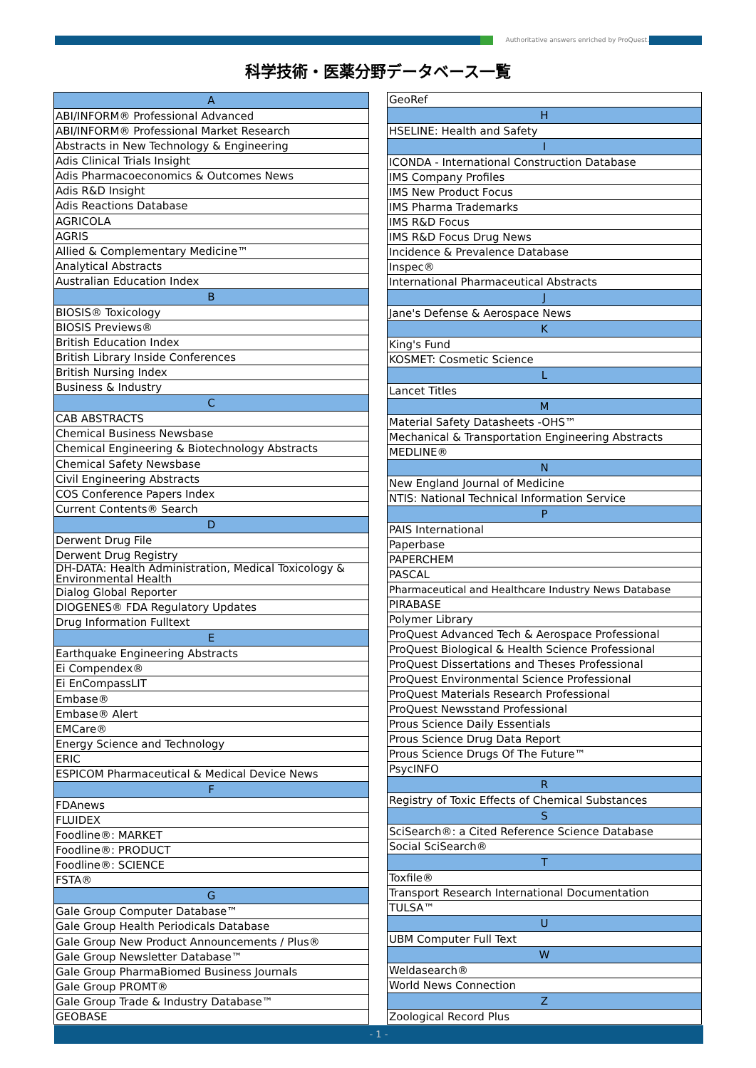Authoritative answers enriched by ProQuest.
科学技術・医薬分野データベース一覧
| A |
| --- |
| ABI/INFORM® Professional Advanced |
| ABI/INFORM® Professional Market Research |
| Abstracts in New Technology & Engineering |
| Adis Clinical Trials Insight |
| Adis Pharmacoeconomics & Outcomes News |
| Adis R&D Insight |
| Adis Reactions Database |
| AGRICOLA |
| AGRIS |
| Allied & Complementary Medicine™ |
| Analytical Abstracts |
| Australian Education Index |
| B |
| BIOSIS® Toxicology |
| BIOSIS Previews® |
| British Education Index |
| British Library Inside Conferences |
| British Nursing Index |
| Business & Industry |
| C |
| CAB ABSTRACTS |
| Chemical Business Newsbase |
| Chemical Engineering & Biotechnology Abstracts |
| Chemical Safety Newsbase |
| Civil Engineering Abstracts |
| COS Conference Papers Index |
| Current Contents® Search |
| D |
| Derwent Drug File |
| Derwent Drug Registry |
| DH-DATA: Health Administration, Medical Toxicology & Environmental Health |
| Dialog Global Reporter |
| DIOGENES® FDA Regulatory Updates |
| Drug Information Fulltext |
| E |
| Earthquake Engineering Abstracts |
| Ei Compendex® |
| Ei EnCompassLIT |
| Embase® |
| Embase® Alert |
| EMCare® |
| Energy Science and Technology |
| ERIC |
| ESPICOM Pharmaceutical & Medical Device News |
| F |
| FDAnews |
| FLUIDEX |
| Foodline®: MARKET |
| Foodline®: PRODUCT |
| Foodline®: SCIENCE |
| FSTA® |
| G |
| Gale Group Computer Database™ |
| Gale Group Health Periodicals Database |
| Gale Group New Product Announcements / Plus® |
| Gale Group Newsletter Database™ |
| Gale Group PharmaBiomed Business Journals |
| Gale Group PROMT® |
| Gale Group Trade & Industry Database™ |
| GEOBASE |
| GeoRef |
| H |
| HSELINE: Health and Safety |
| I |
| ICONDA - International Construction Database |
| IMS Company Profiles |
| IMS New Product Focus |
| IMS Pharma Trademarks |
| IMS R&D Focus |
| IMS R&D Focus Drug News |
| Incidence & Prevalence Database |
| Inspec® |
| International Pharmaceutical Abstracts |
| J |
| Jane's Defense & Aerospace News |
| K |
| King's Fund |
| KOSMET: Cosmetic Science |
| L |
| Lancet Titles |
| M |
| Material Safety Datasheets -OHS™ |
| Mechanical & Transportation Engineering Abstracts |
| MEDLINE® |
| N |
| New England Journal of Medicine |
| NTIS: National Technical Information Service |
| P |
| PAIS International |
| Paperbase |
| PAPERCHEM |
| PASCAL |
| Pharmaceutical and Healthcare Industry News Database |
| PIRABASE |
| Polymer Library |
| ProQuest Advanced Tech & Aerospace Professional |
| ProQuest Biological & Health Science Professional |
| ProQuest Dissertations and Theses Professional |
| ProQuest Environmental Science Professional |
| ProQuest Materials Research Professional |
| ProQuest Newsstand Professional |
| Prous Science Daily Essentials |
| Prous Science Drug Data Report |
| Prous Science Drugs Of The Future™ |
| PsycINFO |
| R |
| Registry of Toxic Effects of Chemical Substances |
| S |
| SciSearch®: a Cited Reference Science Database |
| Social SciSearch® |
| T |
| Toxfile® |
| Transport Research International Documentation |
| TULSA™ |
| U |
| UBM Computer Full Text |
| W |
| Weldasearch® |
| World News Connection |
| Z |
| Zoological Record Plus |
- 1 -